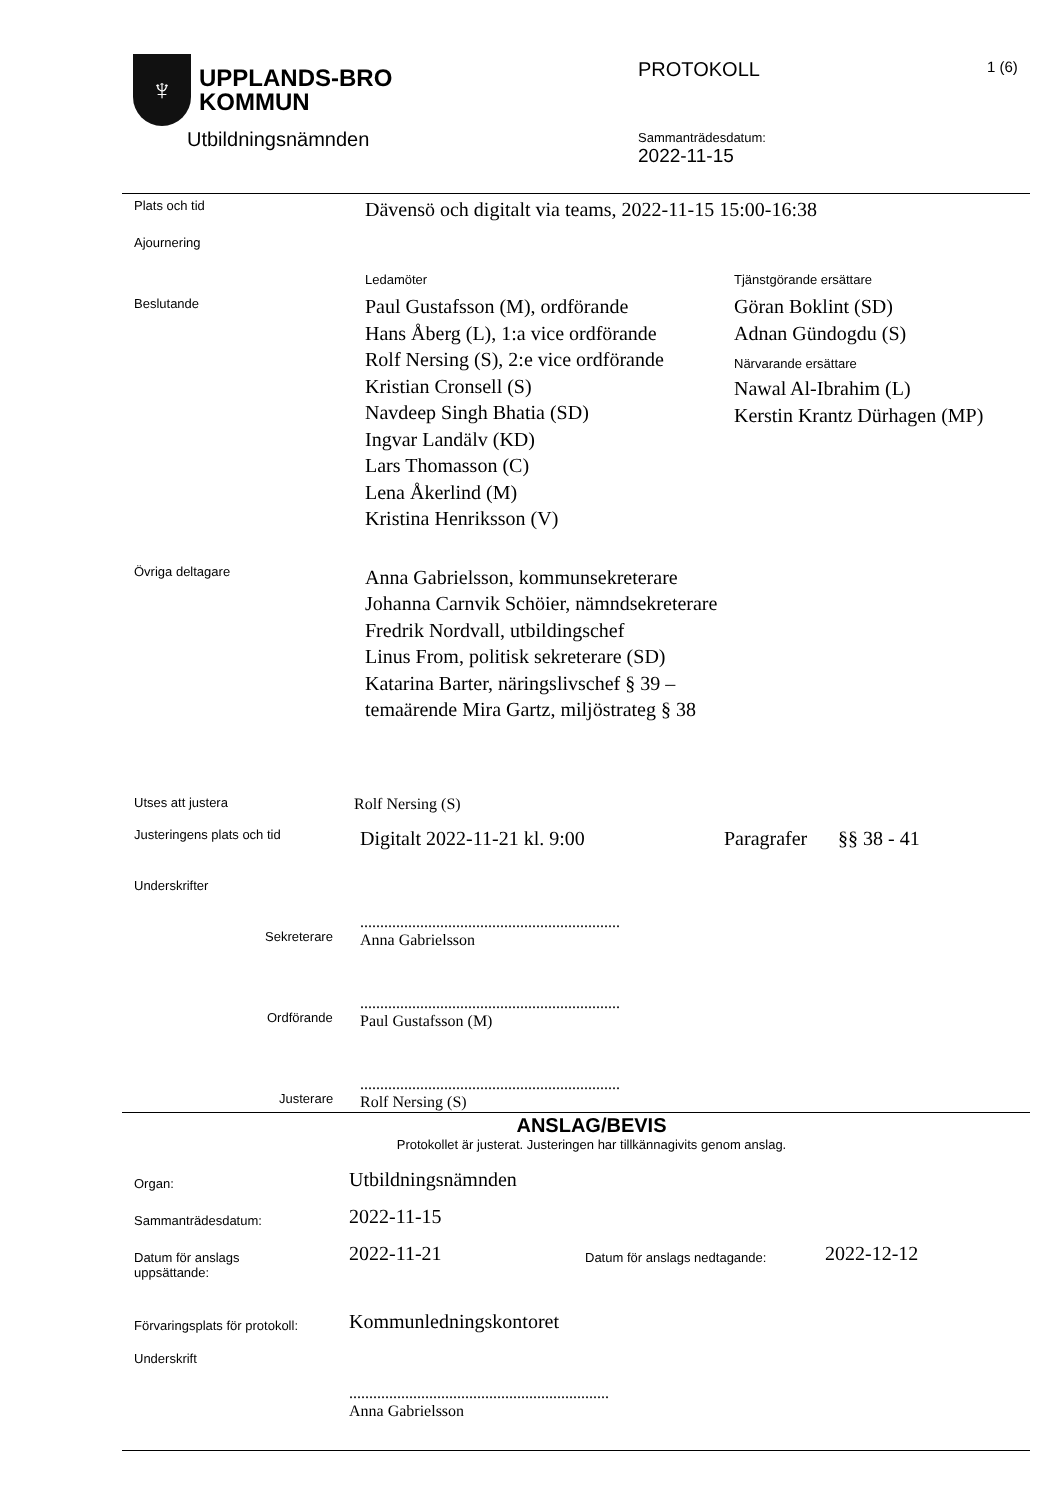♆
UPPLANDS-BRO
KOMMUN
Utbildningsnämnden
PROTOKOLL 1 (6)
Sammanträdesdatum:
2022-11-15
Plats och tid
Dävensö och digitalt via teams, 2022-11-15 15:00-16:38
Ajournering
Beslutande
Ledamöter
Paul Gustafsson (M), ordförande
Hans Åberg (L), 1:a vice ordförande
Rolf Nersing (S), 2:e vice ordförande
Kristian Cronsell (S)
Navdeep Singh Bhatia (SD)
Ingvar Landälv (KD)
Lars Thomasson (C)
Lena Åkerlind (M)
Kristina Henriksson (V)
Tjänstgörande ersättare
Göran Boklint (SD)
Adnan Gündogdu (S)
Närvarande ersättare
Nawal Al-Ibrahim (L)
Kerstin Krantz Dürhagen (MP)
Övriga deltagare
Anna Gabrielsson, kommunsekreterare
Johanna Carnvik Schöier, nämndsekreterare
Fredrik Nordvall, utbildingschef
Linus From, politisk sekreterare (SD)
Katarina Barter, näringslivschef § 39 –
temaärende Mira Gartz, miljöstrateg § 38
Utses att justera
Rolf Nersing (S)
Justeringens plats och tid
Digitalt 2022-11-21 kl. 9:00 Paragrafer
§§ 38 - 41
Underskrifter
.................................................................
Anna Gabrielsson
Sekreterare
.................................................................
Paul Gustafsson (M)
Ordförande
.................................................................
Rolf Nersing (S)
Justerare
ANSLAG/BEVIS
Protokollet är justerat. Justeringen har tillkännagivits genom anslag.
Organ:
Utbildningsnämnden
Sammanträdesdatum:
2022-11-15
Datum för anslags
uppsättande:
2022-11-21
Datum för anslags nedtagande:
2022-12-12
Förvaringsplats för protokoll:
Kommunledningskontoret
Underskrift
.................................................................
Anna Gabrielsson